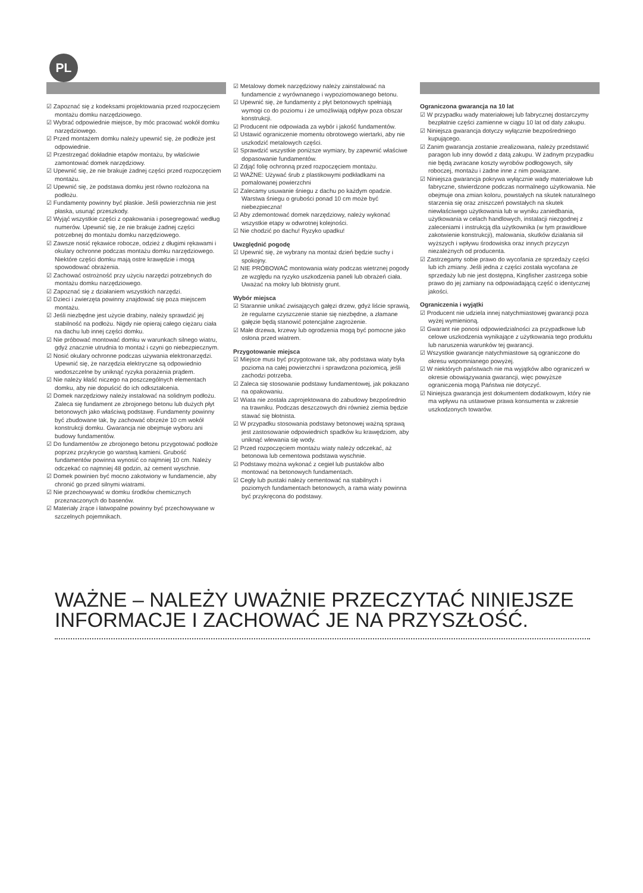PL
☑ Zapoznać się z kodeksami projektowania przed rozpoczęciem montażu domku narzędziowego.
☑ Wybrać odpowiednie miejsce, by móc pracować wokół domku narzędziowego.
☑ Przed montażem domku należy upewnić się, że podłoże jest odpowiednie.
☑ Przestrzegać dokładnie etapów montażu, by właściwie zamontować domek narzędziowy.
☑ Upewnić się, że nie brakuje żadnej części przed rozpoczęciem montażu.
☑ Upewnić się, że podstawa domku jest równo rozłożona na podłożu.
☑ Fundamenty powinny być płaskie. Jeśli powierzchnia nie jest płaska, usunąć przeszkody.
☑ Wyjąć wszystkie części z opakowania i posegregować według numerów. Upewnić się, że nie brakuje żadnej części potrzebnej do montażu domku narzędziowego.
☑ Zawsze nosić rękawice robocze, odzież z długimi rękawami i okulary ochronne podczas montażu domku narzędziowego. Niektóre części domku mają ostre krawędzie i mogą spowodować obrażenia.
☑ Zachować ostrożność przy użyciu narzędzi potrzebnych do montażu domku narzędziowego.
☑ Zapoznać się z działaniem wszystkich narzędzi.
☑ Dzieci i zwierzęta powinny znajdować się poza miejscem montażu.
☑ Jeśli niezbędne jest użycie drabiny, należy sprawdzić jej stabilność na podłożu. Nigdy nie opieraj całego ciężaru ciała na dachu lub innej części domku.
☑ Nie próbować montować domku w warunkach silnego wiatru, gdyż znacznie utrudnia to montaż i czyni go niebezpiecznym.
☑ Nosić okulary ochronne podczas używania elektronarzędzi. Upewnić się, że narzędzia elektryczne są odpowiednio wodoszczelne by uniknąć ryzyka porażenia prądem.
☑ Nie należy kłaść niczego na poszczególnych elementach domku, aby nie dopuścić do ich odkształcenia.
☑ Domek narzędziowy należy instalować na solidnym podłożu. Zaleca się fundament ze zbrojonego betonu lub dużych płyt betonowych jako właściwą podstawę. Fundamenty powinny być zbudowane tak, by zachować obrzeże 10 cm wokół konstrukcji domku. Gwarancja nie obejmuje wyboru ani budowy fundamentów.
☑ Do fundamentów ze zbrojonego betonu przygotować podłoże poprzez przykrycie go warstwą kamieni. Grubość fundamentów powinna wynosić co najmniej 10 cm. Należy odczekać co najmniej 48 godzin, aż cement wyschnie.
☑ Domek powinien być mocno zakotwiony w fundamencie, aby chronić go przed silnymi wiatrami.
☑ Nie przechowywać w domku środków chemicznych przeznaczonych do basenów.
☑ Materiały żrące i łatwopalne powinny być przechowywane w szczelnych pojemnikach.
☑ Metalowy domek narzędziowy należy zainstalować na fundamencie z wyrównanego i wypoziomowanego betonu.
☑ Upewnić się, że fundamenty z płyt betonowych spełniają wymogi co do poziomu i że umożliwiają odpływ poza obszar konstrukcji.
☑ Producent nie odpowiada za wybór i jakość fundamentów.
☑ Ustawić ograniczenie momentu obrotowego wiertarki, aby nie uszkodzić metalowych części.
☑ Sprawdzić wszystkie poniższe wymiary, by zapewnić właściwe dopasowanie fundamentów.
☑ Zdjąć folię ochronną przed rozpoczęciem montażu.
☑ WAŻNE: Używać śrub z plastikowymi podkładkami na pomalowanej powierzchni
☑ Zalecamy usuwanie śniegu z dachu po każdym opadzie. Warstwa śniegu o grubości ponad 10 cm może być niebezpieczna!
☑ Aby zdemontować domek narzędziowy, należy wykonać wszystkie etapy w odwrotnej kolejności.
☑ Nie chodzić po dachu! Ryzyko upadku!
Uwzględnić pogodę
☑ Upewnić się, że wybrany na montaż dzień będzie suchy i spokojny.
☑ NIE PRÓBOWAĆ montowania wiaty podczas wietrznej pogody ze względu na ryzyko uszkodzenia paneli lub obrażeń ciała. Uważać na mokry lub błotnisty grunt.
Wybór miejsca
☑ Starannie unikać zwisających gałęzi drzew, gdyż liście sprawią, że regularne czyszczenie stanie się niezbędne, a złamane gałęzie będą stanowić potencjalne zagrożenie.
☑ Małe drzewa, krzewy lub ogrodzenia mogą być pomocne jako osłona przed wiatrem.
Przygotowanie miejsca
☑ Miejsce musi być przygotowane tak, aby podstawa wiaty była pozioma na całej powierzchni i sprawdzona poziomicą, jeśli zachodzi potrzeba.
☑ Zaleca się stosowanie podstawy fundamentowej, jak pokazano na opakowaniu.
☑ Wiata nie została zaprojektowana do zabudowy bezpośrednio na trawniku. Podczas deszczowych dni również ziemia będzie stawać się błotnista.
☑ W przypadku stosowania podstawy betonowej ważną sprawą jest zastosowanie odpowiednich spadków ku krawędziom, aby uniknąć wlewania się wody.
☑ Przed rozpoczęciem montażu wiaty należy odczekać, aż betonowa lub cementowa podstawa wyschnie.
☑ Podstawy można wykonać z cegieł lub pustaków albo montować na betonowych fundamentach.
☑ Cegły lub pustaki należy cementować na stabilnych i poziomych fundamentach betonowych, a rama wiaty powinna być przykręcona do podstawy.
Ograniczona gwarancja na 10 lat
☑ W przypadku wady materiałowej lub fabrycznej dostarczymy bezpłatnie części zamienne w ciągu 10 lat od daty zakupu.
☑ Niniejsza gwarancja dotyczy wyłącznie bezpośredniego kupującego.
☑ Zanim gwarancja zostanie zrealizowana, należy przedstawić paragon lub inny dowód z datą zakupu. W żadnym przypadku nie będą zwracane koszty wyrobów podłogowych, siły roboczej, montażu i żadne inne z nim powiązane.
☑ Niniejsza gwarancja pokrywa wyłącznie wady materiałowe lub fabryczne, stwierdzone podczas normalnego użytkowania. Nie obejmuje ona zmian koloru, powstałych na skutek naturalnego starzenia się oraz zniszczeń powstałych na skutek niewłaściwego użytkowania lub w wyniku zaniedbania, użytkowania w celach handlowych, instalacji niezgodnej z zaleceniami i instrukcją dla użytkownika (w tym prawidłowe zakotwienie konstrukcji), malowania, skutków działania sił wyższych i wpływu środowiska oraz innych przyczyn niezależnych od producenta.
☑ Zastrzegamy sobie prawo do wycofania ze sprzedaży części lub ich zmiany. Jeśli jedna z części została wycofana ze sprzedaży lub nie jest dostępna, Kingfisher zastrzega sobie prawo do jej zamiany na odpowiadającą część o identycznej jakości.
Ograniczenia i wyjątki
☑ Producent nie udziela innej natychmiastowej gwarancji poza wyżej wymienioną.
☑ Gwarant nie ponosi odpowiedzialności za przypadkowe lub celowe uszkodzenia wynikające z użytkowania tego produktu lub naruszenia warunków tej gwarancji.
☑ Wszystkie gwarancje natychmiastowe są ograniczone do okresu wspomnianego powyżej.
☑ W niektórych państwach nie ma wyjątków albo ograniczeń w okresie obowiązywania gwarancji, więc powyższe ograniczenia mogą Państwa nie dotyczyć.
☑ Niniejsza gwarancja jest dokumentem dodatkowym, który nie ma wpływu na ustawowe prawa konsumenta w zakresie uszkodzonych towarów.
WAŻNE – NALEŻY UWAŻNIE PRZECZYTAĆ NINIEJSZE INFORMACJE I ZACHOWAĆ JE NA PRZYSZŁOŚĆ.